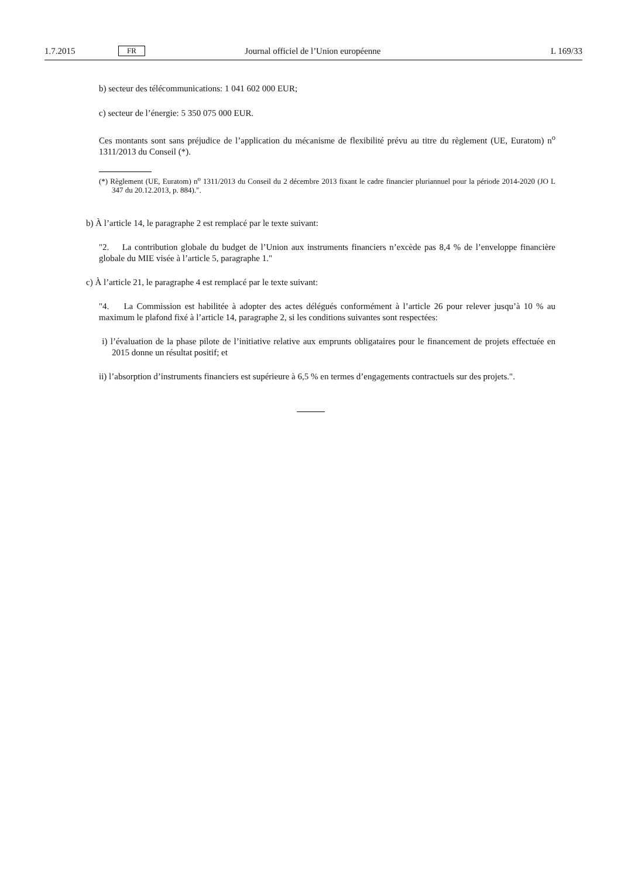1.7.2015 FR Journal officiel de l’Union européenne L 169/33
b) secteur des télécommunications: 1 041 602 000 EUR;
c) secteur de l’énergie: 5 350 075 000 EUR.
Ces montants sont sans préjudice de l’application du mécanisme de flexibilité prévu au titre du règlement (UE, Euratom) n<sup>o</sup> 1311/2013 du Conseil (*).
(*) Règlement (UE, Euratom) n<sup>o</sup> 1311/2013 du Conseil du 2 décembre 2013 fixant le cadre financier pluriannuel pour la période 2014-2020 (JO L 347 du 20.12.2013, p. 884).".
b) À l’article 14, le paragraphe 2 est remplacé par le texte suivant:
"2. La contribution globale du budget de l’Union aux instruments financiers n’excède pas 8,4 % de l’enveloppe financière globale du MIE visée à l’article 5, paragraphe 1."
c) À l’article 21, le paragraphe 4 est remplacé par le texte suivant:
"4. La Commission est habilitée à adopter des actes délégués conformément à l’article 26 pour relever jusqu’à 10 % au maximum le plafond fixé à l’article 14, paragraphe 2, si les conditions suivantes sont respectées:
i) l’évaluation de la phase pilote de l’initiative relative aux emprunts obligataires pour le financement de projets effectuée en 2015 donne un résultat positif; et
ii) l’absorption d’instruments financiers est supérieure à 6,5 % en termes d’engagements contractuels sur des projets.".